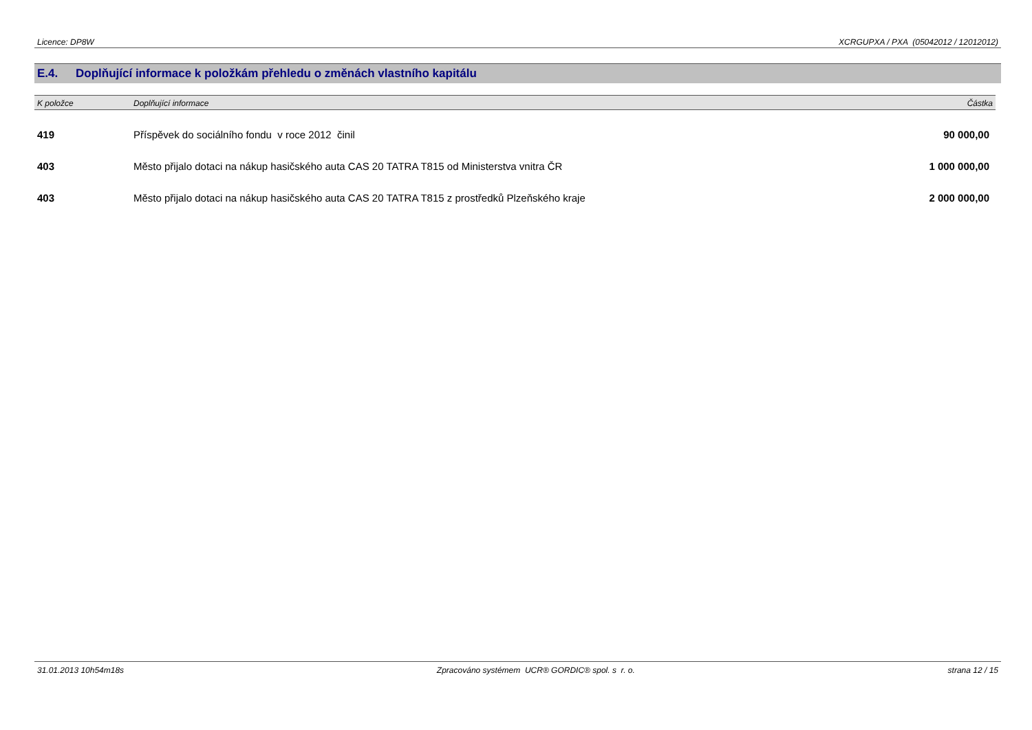Licence: DP8W XCRGUPXA / PXA (05042012 / 12012012)
E.4. Doplňující informace k položkám přehledu o změnách vlastního kapitálu
| K položce | Doplňující informace | Částka |
| --- | --- | --- |
| 419 | Příspěvek do sociálního fondu v roce 2012 činil | 90 000,00 |
| 403 | Město přijalo dotaci na nákup hasičského auta CAS 20 TATRA T815 od Ministerstva vnitra ČR | 1 000 000,00 |
| 403 | Město přijalo dotaci na nákup hasičského auta CAS 20 TATRA T815 z prostředků Plzeňského kraje | 2 000 000,00 |
31.01.2013 10h54m18s Zpracováno systémem UCR® GORDIC® spol. s r. o. strana 12 / 15